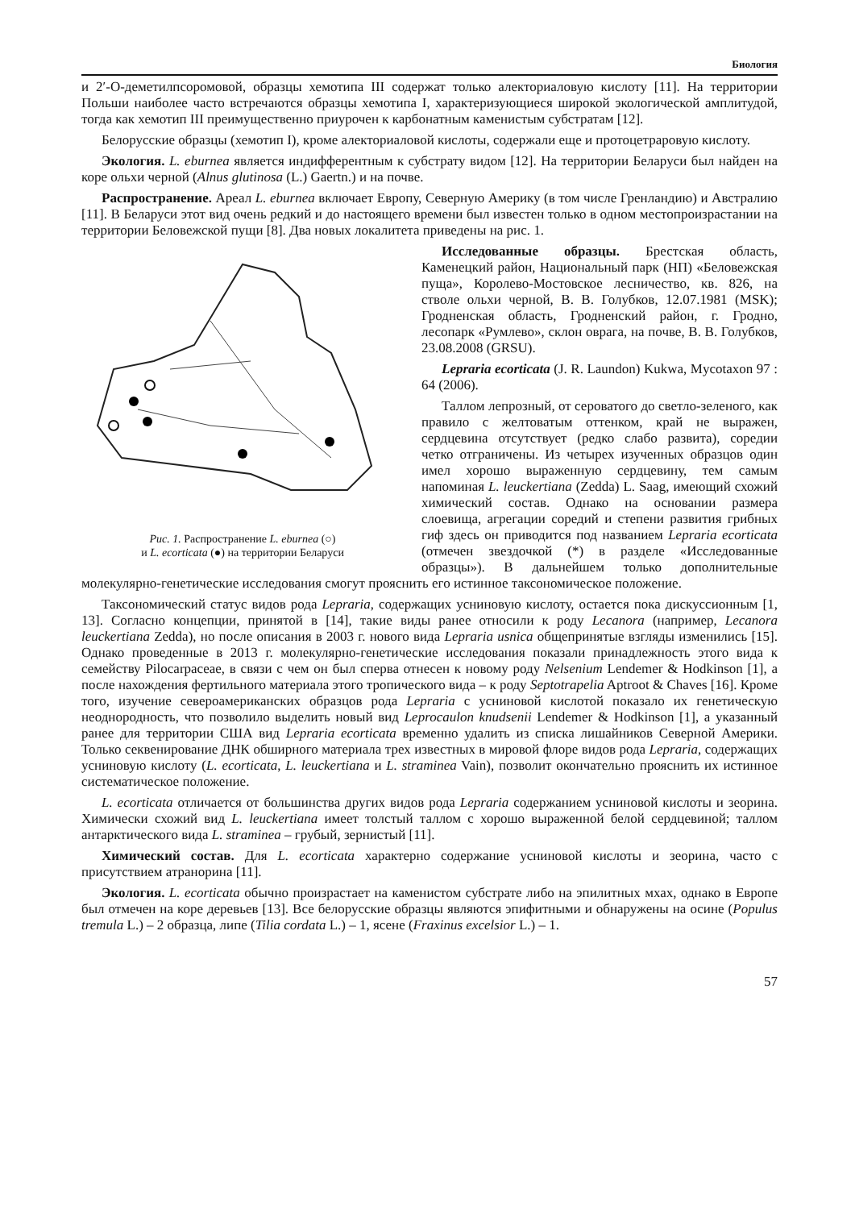Биология
и 2′-О-деметилпсоромовой, образцы хемотипа III содержат только алекториаловую кислоту [11]. На территории Польши наиболее часто встречаются образцы хемотипа I, характеризующиеся широкой экологической амплитудой, тогда как хемотип III преимущественно приурочен к карбонатным каменистым субстратам [12].
Белорусские образцы (хемотип I), кроме алекториаловой кислоты, содержали еще и протоцетраровую кислоту.
Экология. L. eburnea является индифферентным к субстрату видом [12]. На территории Беларуси был найден на коре ольхи черной (Alnus glutinosa (L.) Gaertn.) и на почве.
Распространение. Ареал L. eburnea включает Европу, Северную Америку (в том числе Гренландию) и Австралию [11]. В Беларуси этот вид очень редкий и до настоящего времени был известен только в одном местопроизрастании на территории Беловежской пущи [8]. Два новых локалитета приведены на рис. 1.
Рис. 1. Распространение L. eburnea (○)
и L. ecorticata (●) на территории Беларуси
Исследованные образцы. Брестская область, Каменецкий район, Национальный парк (НП) «Беловежская пуща», Королево-Мостовское лесничество, кв. 826, на стволе ольхи черной, В. В. Голубков, 12.07.1981 (MSK); Гродненская область, Гродненский район, г. Гродно, лесопарк «Румлево», склон оврага, на почве, В. В. Голубков, 23.08.2008 (GRSU).
Lepraria ecorticata (J. R. Laundon) Kukwa, Mycotaxon 97 : 64 (2006).
Таллом лепрозный, от сероватого до светло-зеленого, как правило с желтоватым оттенком, край не выражен, сердцевина отсутствует (редко слабо развита), соредии четко отграничены. Из четырех изученных образцов один имел хорошо выраженную сердцевину, тем самым напоминая L. leuckertiana (Zedda) L. Saag, имеющий схожий химический состав. Однако на основании размера слоевища, агрегации соредий и степени развития грибных гиф здесь он приводится под названием Lepraria ecorticata (отмечен звездочкой (*) в разделе «Исследованные образцы»). В дальнейшем только дополнительные молекулярно-генетические исследования смогут прояснить его истинное таксономическое положение.
Таксономический статус видов рода Lepraria, содержащих усниновую кислоту, остается пока дискуссионным [1, 13]. Согласно концепции, принятой в [14], такие виды ранее относили к роду Lecanora (например, Lecanora leuckertiana Zedda), но после описания в 2003 г. нового вида Lepraria usnica общепринятые взгляды изменились [15]. Однако проведенные в 2013 г. молекулярно-генетические исследования показали принадлежность этого вида к семейству Pilocarpaceae, в связи с чем он был сперва отнесен к новому роду Nelsenium Lendemer & Hodkinson [1], а после нахождения фертильного материала этого тропического вида – к роду Septotrapelia Aptroot & Chaves [16]. Кроме того, изучение североамериканских образцов рода Lepraria с усниновой кислотой показало их генетическую неоднородность, что позволило выделить новый вид Leprocaulon knudsenii Lendemer & Hodkinson [1], а указанный ранее для территории США вид Lepraria ecorticata временно удалить из списка лишайников Северной Америки. Только секвенирование ДНК обширного материала трех известных в мировой флоре видов рода Lepraria, содержащих усниновую кислоту (L. ecorticata, L. leuckertiana и L. straminea Vain), позволит окончательно прояснить их истинное систематическое положение.
L. ecorticata отличается от большинства других видов рода Lepraria содержанием усниновой кислоты и зеорина. Химически схожий вид L. leuckertiana имеет толстый таллом с хорошо выраженной белой сердцевиной; таллом антарктического вида L. straminea – грубый, зернистый [11].
Химический состав. Для L. ecorticata характерно содержание усниновой кислоты и зеорина, часто с присутствием атранорина [11].
Экология. L. ecorticata обычно произрастает на каменистом субстрате либо на эпилитных мхах, однако в Европе был отмечен на коре деревьев [13]. Все белорусские образцы являются эпифитными и обнаружены на осине (Populus tremula L.) – 2 образца, липе (Tilia cordata L.) – 1, ясене (Fraxinus excelsior L.) – 1.
57